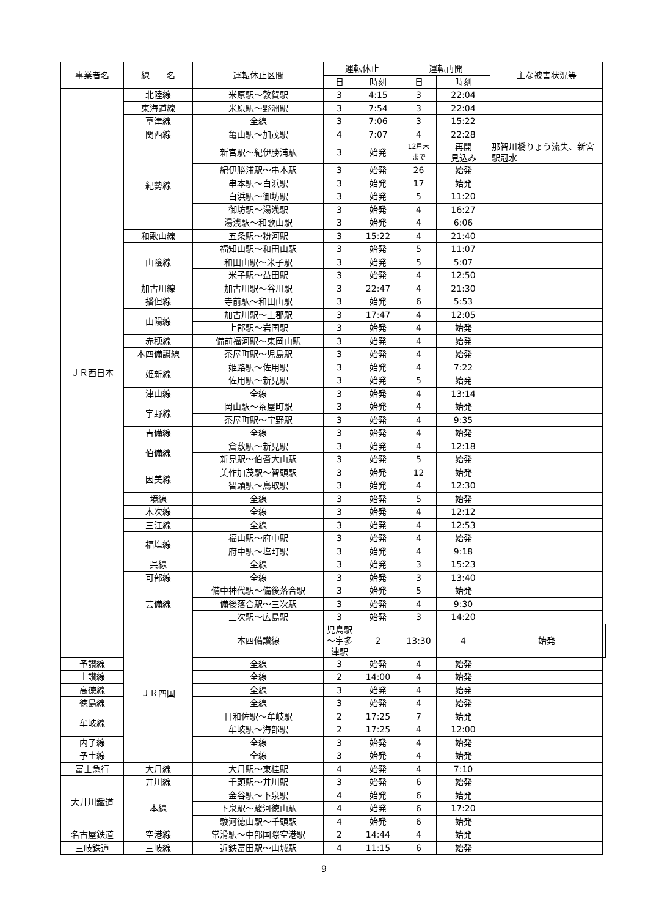| 事業者名 | 線 名 | 運転休止区間 | 運転休止 | | 運転再開 | | 主な被害状況等 | |
| --- | --- | --- | --- | --- | --- | --- | --- | --- |
| | | | 日 | 時刻 | 日 | 時刻 | | |
| ＪＲ西日本 | 北陸線 | 米原駅～敦賀駅 | 3 | 4:15 | 3 | 22:04 | | |
| | 東海道線 | 米原駅～野洲駅 | 3 | 7:54 | 3 | 22:04 | | |
| | 草津線 | 全線 | 3 | 7:06 | 3 | 15:22 | | |
| | 関西線 | 亀山駅～加茂駅 | 4 | 7:07 | 4 | 22:28 | | |
| | 紀勢線 | 新宮駅～紀伊勝浦駅 | 3 | 始発 | 12月末 まで | 再開 見込み | 那智川橋りょう流失、新宮駅冠水 | |
| | | 紀伊勝浦駅～串本駅 | 3 | 始発 | 26 | 始発 | | |
| | | 串本駅～白浜駅 | 3 | 始発 | 17 | 始発 | | |
| | | 白浜駅～御坊駅 | 3 | 始発 | 5 | 11:20 | | |
| | | 御坊駅～湯浅駅 | 3 | 始発 | 4 | 16:27 | | |
| | | 湯浅駅～和歌山駅 | 3 | 始発 | 4 | 6:06 | | |
| | 和歌山線 | 五条駅～粉河駅 | 3 | 15:22 | 4 | 21:40 | | |
| | 山陰線 | 福知山駅～和田山駅 | 3 | 始発 | 5 | 11:07 | | |
| | | 和田山駅～米子駅 | 3 | 始発 | 5 | 5:07 | | |
| | | 米子駅～益田駅 | 3 | 始発 | 4 | 12:50 | | |
| | 加古川線 | 加古川駅～谷川駅 | 3 | 22:47 | 4 | 21:30 | | |
| | 播但線 | 寺前駅～和田山駅 | 3 | 始発 | 6 | 5:53 | | |
| | 山陽線 | 加古川駅～上郡駅 | 3 | 17:47 | 4 | 12:05 | | |
| | | 上郡駅～岩国駅 | 3 | 始発 | 4 | 始発 | | |
| | 赤穂線 | 備前福河駅～東岡山駅 | 3 | 始発 | 4 | 始発 | | |
| | 本四備讃線 | 茶屋町駅～児島駅 | 3 | 始発 | 4 | 始発 | | |
| | 姫新線 | 姫路駅～佐用駅 | 3 | 始発 | 4 | 7:22 | | |
| | | 佐用駅～新見駅 | 3 | 始発 | 5 | 始発 | | |
| | 津山線 | 全線 | 3 | 始発 | 4 | 13:14 | | |
| | 宇野線 | 岡山駅～茶屋町駅 | 3 | 始発 | 4 | 始発 | | |
| | | 茶屋町駅～宇野駅 | 3 | 始発 | 4 | 9:35 | | |
| | 吉備線 | 全線 | 3 | 始発 | 4 | 始発 | | |
| | 伯備線 | 倉敷駅～新見駅 | 3 | 始発 | 4 | 12:18 | | |
| | | 新見駅～伯耆大山駅 | 3 | 始発 | 5 | 始発 | | |
| | 因美線 | 美作加茂駅～智頭駅 | 3 | 始発 | 12 | 始発 | | |
| | | 智頭駅～鳥取駅 | 3 | 始発 | 4 | 12:30 | | |
| | 境線 | 全線 | 3 | 始発 | 5 | 始発 | | |
| | 木次線 | 全線 | 3 | 始発 | 4 | 12:12 | | |
| | 三江線 | 全線 | 3 | 始発 | 4 | 12:53 | | |
| | 福塩線 | 福山駅～府中駅 | 3 | 始発 | 4 | 始発 | | |
| | | 府中駅～塩町駅 | 3 | 始発 | 4 | 9:18 | | |
| | 呉線 | 全線 | 3 | 始発 | 3 | 15:23 | | |
| | 可部線 | 全線 | 3 | 始発 | 3 | 13:40 | | |
| | 芸備線 | 備中神代駅～備後落合駅 | 3 | 始発 | 5 | 始発 | | |
| | | 備後落合駅～三次駅 | 3 | 始発 | 4 | 9:30 | | |
| | | 三次駅～広島駅 | 3 | 始発 | 3 | 14:20 | | |
| | ＪＲ四国 | 本四備讃線 | 児島駅～宇多津駅 | 2 | 13:30 | 4 | 始発 | |
| 予讃線 | | 全線 | 3 | 始発 | 4 | 始発 | | |
| 土讃線 | | 全線 | 2 | 14:00 | 4 | 始発 | | |
| 高徳線 | | 全線 | 3 | 始発 | 4 | 始発 | | |
| 徳島線 | | 全線 | 3 | 始発 | 4 | 始発 | | |
| 牟岐線 | | 日和佐駅～牟岐駅 | 2 | 17:25 | 7 | 始発 | | |
| | | 牟岐駅～海部駅 | 2 | 17:25 | 4 | 12:00 | | |
| 内子線 | | 全線 | 3 | 始発 | 4 | 始発 | | |
| 予土線 | | 全線 | 3 | 始発 | 4 | 始発 | | |
| 富士急行 | 大月線 | 大月駅～東桂駅 | 4 | 始発 | 4 | 7:10 | | |
| 大井川鐵道 | 井川線 | 千頭駅～井川駅 | 3 | 始発 | 6 | 始発 | | |
| | 本線 | 金谷駅～下泉駅 | 4 | 始発 | 6 | 始発 | | |
| | | 下泉駅～駿河徳山駅 | 4 | 始発 | 6 | 17:20 | | |
| | | 駿河徳山駅～千頭駅 | 4 | 始発 | 6 | 始発 | | |
| 名古屋鉄道 | 空港線 | 常滑駅～中部国際空港駅 | 2 | 14:44 | 4 | 始発 | | |
| 三岐鉄道 | 三岐線 | 近鉄富田駅～山城駅 | 4 | 11:15 | 6 | 始発 | | |
9